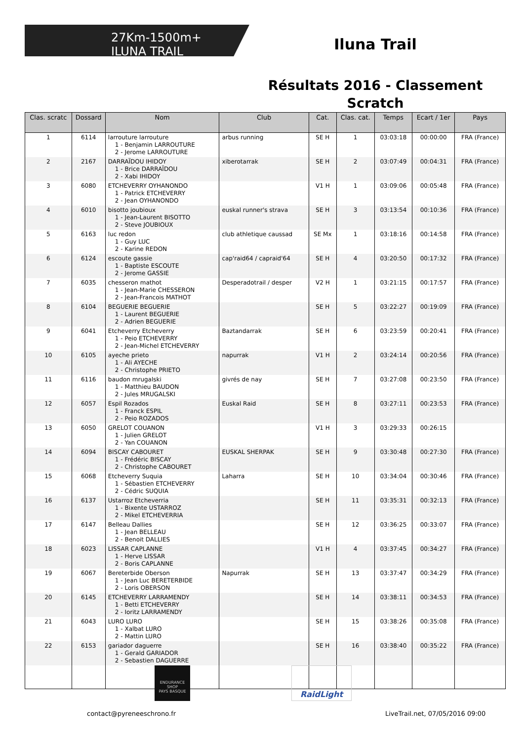27Km-1500m+
ILUNA TRAIL
Iluna Trail
Résultats 2016 - Classement Scratch
| Clas. scratc | Dossard | Nom | Club | Cat. | Clas. cat. | Temps | Ecart / 1er | Pays |
| --- | --- | --- | --- | --- | --- | --- | --- | --- |
| 1 | 6114 | larrouture larrouture 1 - Benjamin LARROUTURE 2 - Jerome LARROUTURE | arbus running | SE H | 1 | 03:03:18 | 00:00:00 | FRA (France) |
| 2 | 2167 | DARRAÏDOU IHIDOY 1 - Brice DARRAÏDOU 2 - Xabi IHIDOY | xiberotarrak | SE H | 2 | 03:07:49 | 00:04:31 | FRA (France) |
| 3 | 6080 | ETCHEVERRY OYHANONDO 1 - Patrick ETCHEVERRY 2 - Jean OYHANONDO | | V1 H | 1 | 03:09:06 | 00:05:48 | FRA (France) |
| 4 | 6010 | bisotto joubioux 1 - Jean-Laurent BISOTTO 2 - Steve JOUBIOUX | euskal runner's strava | SE H | 3 | 03:13:54 | 00:10:36 | FRA (France) |
| 5 | 6163 | luc redon 1 - Guy LUC 2 - Karine REDON | club athletique caussad | SE Mx | 1 | 03:18:16 | 00:14:58 | FRA (France) |
| 6 | 6124 | escoute gassie 1 - Baptiste ESCOUTE 2 - Jerome GASSIE | cap'raid64 / capraid'64 | SE H | 4 | 03:20:50 | 00:17:32 | FRA (France) |
| 7 | 6035 | chesseron mathot 1 - Jean-Marie CHESSERON 2 - Jean-Francois MATHOT | Desperadotrail / desper | V2 H | 1 | 03:21:15 | 00:17:57 | FRA (France) |
| 8 | 6104 | BEGUERIE BEGUERIE 1 - Laurent BEGUERIE 2 - Adrien BEGUERIE | | SE H | 5 | 03:22:27 | 00:19:09 | FRA (France) |
| 9 | 6041 | Etcheverry Etcheverry 1 - Peio ETCHEVERRY 2 - Jean-Michel ETCHEVERRY | Baztandarrak | SE H | 6 | 03:23:59 | 00:20:41 | FRA (France) |
| 10 | 6105 | ayeche prieto 1 - Ali AYECHE 2 - Christophe PRIETO | napurrak | V1 H | 2 | 03:24:14 | 00:20:56 | FRA (France) |
| 11 | 6116 | baudon mrugalski 1 - Matthieu BAUDON 2 - Jules MRUGALSKI | givrés de nay | SE H | 7 | 03:27:08 | 00:23:50 | FRA (France) |
| 12 | 6057 | Espil Rozados 1 - Franck ESPIL 2 - Peio ROZADOS | Euskal Raid | SE H | 8 | 03:27:11 | 00:23:53 | FRA (France) |
| 13 | 6050 | GRELOT COUANON 1 - Julien GRELOT 2 - Yan COUANON | | V1 H | 3 | 03:29:33 | 00:26:15 | |
| 14 | 6094 | BISCAY CABOURET 1 - Frédéric BISCAY 2 - Christophe CABOURET | EUSKAL SHERPAK | SE H | 9 | 03:30:48 | 00:27:30 | FRA (France) |
| 15 | 6068 | Etcheverry Suquia 1 - Sébastien ETCHEVERRY 2 - Cédric SUQUIA | Laharra | SE H | 10 | 03:34:04 | 00:30:46 | FRA (France) |
| 16 | 6137 | Ustarroz Etcheverria 1 - Bixente USTARROZ 2 - Mikel ETCHEVERRIA | | SE H | 11 | 03:35:31 | 00:32:13 | FRA (France) |
| 17 | 6147 | Belleau Dallies 1 - Jean BELLEAU 2 - Benoit DALLIES | | SE H | 12 | 03:36:25 | 00:33:07 | FRA (France) |
| 18 | 6023 | LISSAR CAPLANNE 1 - Herve LISSAR 2 - Boris CAPLANNE | | V1 H | 4 | 03:37:45 | 00:34:27 | FRA (France) |
| 19 | 6067 | Bereterbide Oberson 1 - Jean Luc BERETERBIDE 2 - Loris OBERSON | Napurrak | SE H | 13 | 03:37:47 | 00:34:29 | FRA (France) |
| 20 | 6145 | ETCHEVERRY LARRAMENDY 1 - Betti ETCHEVERRY 2 - Ioritz LARRAMENDY | | SE H | 14 | 03:38:11 | 00:34:53 | FRA (France) |
| 21 | 6043 | LURO LURO 1 - Xalbat LURO 2 - Mattin LURO | | SE H | 15 | 03:38:26 | 00:35:08 | FRA (France) |
| 22 | 6153 | gariador daguerre 1 - Gerald GARIADOR 2 - Sebastien DAGUERRE | | SE H | 16 | 03:38:40 | 00:35:22 | FRA (France) |
ENDURANCE SHOP
PAYS BASQUE
RaidLight
contact@pyreneeschrono.fr
LiveTrail.net, 07/05/2016 09:00